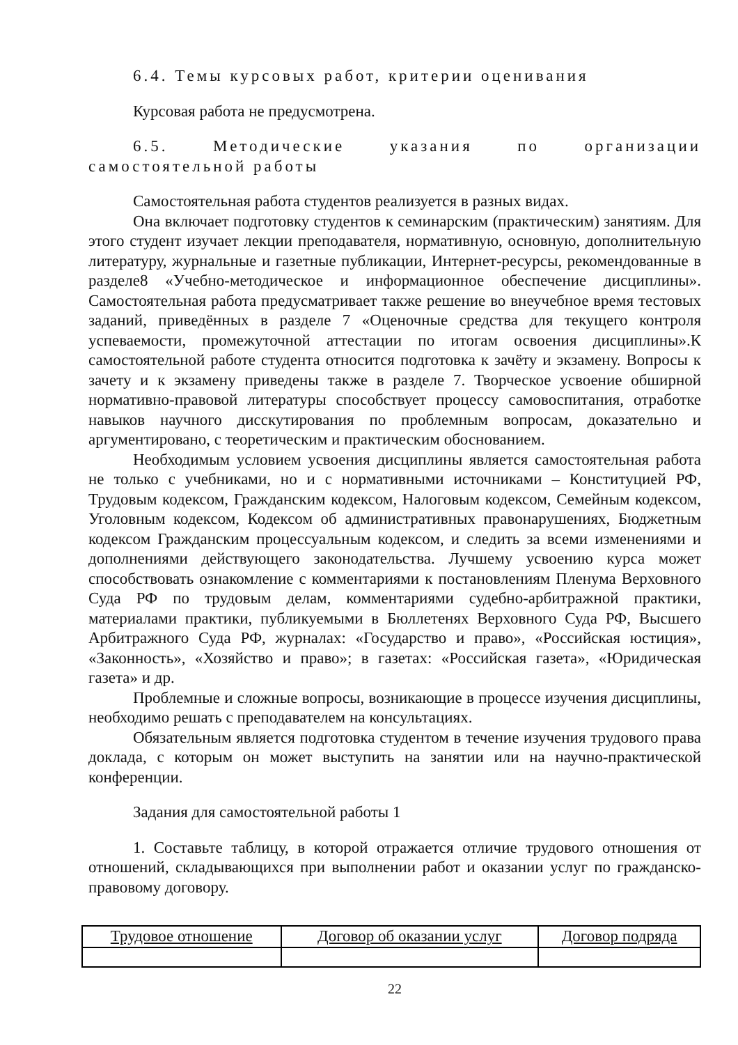6.4. Темы курсовых работ, критерии оценивания
Курсовая работа не предусмотрена.
6.5. Методические указания по организации самостоятельной работы
Самостоятельная работа студентов реализуется в разных видах.
Она включает подготовку студентов к семинарским (практическим) занятиям. Для этого студент изучает лекции преподавателя, нормативную, основную, дополнительную литературу, журнальные и газетные публикации, Интернет-ресурсы, рекомендованные в разделе8 «Учебно-методическое и информационное обеспечение дисциплины». Самостоятельная работа предусматривает также решение во внеучебное время тестовых заданий, приведённых в разделе 7 «Оценочные средства для текущего контроля успеваемости, промежуточной аттестации по итогам освоения дисциплины».К самостоятельной работе студента относится подготовка к зачёту и экзамену. Вопросы к зачету и к экзамену приведены также в разделе 7. Творческое усвоение обширной нормативно-правовой литературы способствует процессу самовоспитания, отработке навыков научного дисскутирования по проблемным вопросам, доказательно и аргументировано, с теоретическим и практическим обоснованием.
Необходимым условием усвоения дисциплины является самостоятельная работа не только с учебниками, но и с нормативными источниками – Конституцией РФ, Трудовым кодексом, Гражданским кодексом, Налоговым кодексом, Семейным кодексом, Уголовным кодексом, Кодексом об административных правонарушениях, Бюджетным кодексом Гражданским процессуальным кодексом, и следить за всеми изменениями и дополнениями действующего законодательства. Лучшему усвоению курса может способствовать ознакомление с комментариями к постановлениям Пленума Верховного Суда РФ по трудовым делам, комментариями судебно-арбитражной практики, материалами практики, публикуемыми в Бюллетенях Верховного Суда РФ, Высшего Арбитражного Суда РФ, журналах: «Государство и право», «Российская юстиция», «Законность», «Хозяйство и право»; в газетах: «Российская газета», «Юридическая газета» и др.
Проблемные и сложные вопросы, возникающие в процессе изучения дисциплины, необходимо решать с преподавателем на консультациях.
Обязательным является подготовка студентом в течение изучения трудового права доклада, с которым он может выступить на занятии или на научно-практической конференции.
Задания для самостоятельной работы 1
1. Составьте таблицу, в которой отражается отличие трудового отношения от отношений, складывающихся при выполнении работ и оказании услуг по гражданско-правовому договору.
| Трудовое отношение | Договор об оказании услуг | Договор подряда |
22